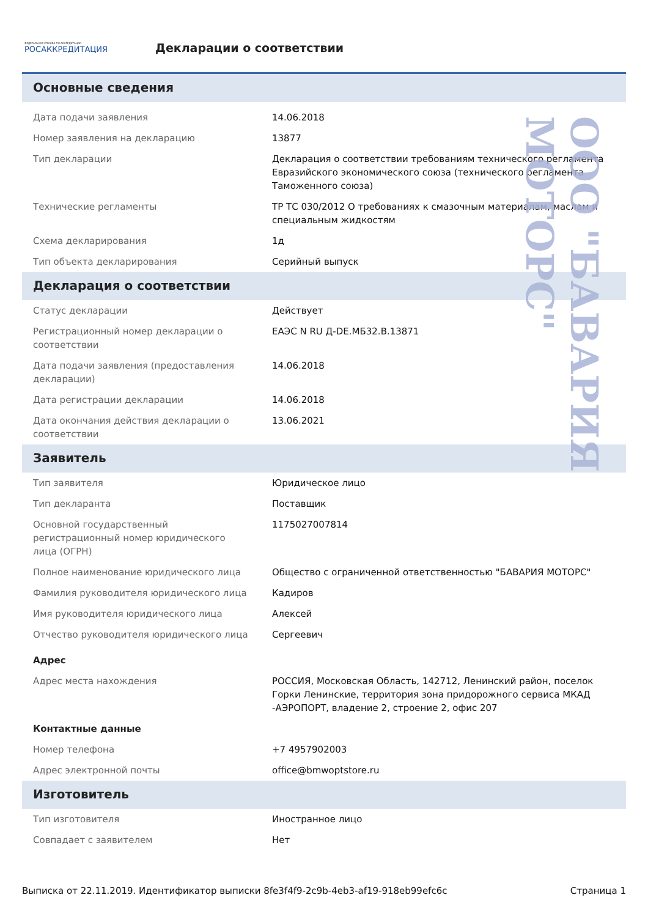ФЕДЕРАЛЬНАЯ СЛУЖБА ПО АККРЕДИТАЦИИ
РОСАККРЕДИТАЦИЯ
Декларации о соответствии
Основные сведения
| Дата подачи заявления | 14.06.2018 |
| Номер заявления на декларацию | 13877 |
| Тип декларации | Декларация о соответствии требованиям технического регламента Евразийского экономического союза (технического регламента Таможенного союза) |
| Технические регламенты | ТР ТС 030/2012 О требованиях к смазочным материалам, маслам и специальным жидкостям |
| Схема декларирования | 1д |
| Тип объекта декларирования | Серийный выпуск |
Декларация о соответствии
| Статус декларации | Действует |
| Регистрационный номер декларации о соответствии | ЕАЭС N RU Д-DE.МБ32.В.13871 |
| Дата подачи заявления (предоставления декларации) | 14.06.2018 |
| Дата регистрации декларации | 14.06.2018 |
| Дата окончания действия декларации о соответствии | 13.06.2021 |
Заявитель
| Тип заявителя | Юридическое лицо |
| Тип декларанта | Поставщик |
| Основной государственный регистрационный номер юридического лица (ОГРН) | 1175027007814 |
| Полное наименование юридического лица | Общество с ограниченной ответственностью "БАВАРИЯ МОТОРС" |
| Фамилия руководителя юридического лица | Кадиров |
| Имя руководителя юридического лица | Алексей |
| Отчество руководителя юридического лица | Сергеевич |
| Адрес | |
| Адрес места нахождения | РОССИЯ, Московская Область, 142712, Ленинский район, поселок Горки Ленинские, территория зона придорожного сервиса МКАД -АЭРОПОРТ, владение 2, строение 2, офис 207 |
| Контактные данные | |
| Номер телефона | +7 4957902003 |
| Адрес электронной почты | office@bmwoptstore.ru |
Изготовитель
| Тип изготовителя | Иностранное лицо |
| Совпадает с заявителем | Нет |
ООО "БАВАРИЯ МОТОРС"
Выписка от 22.11.2019. Идентификатор выписки 8fe3f4f9-2c9b-4eb3-af19-918eb99efc6c Страница 1